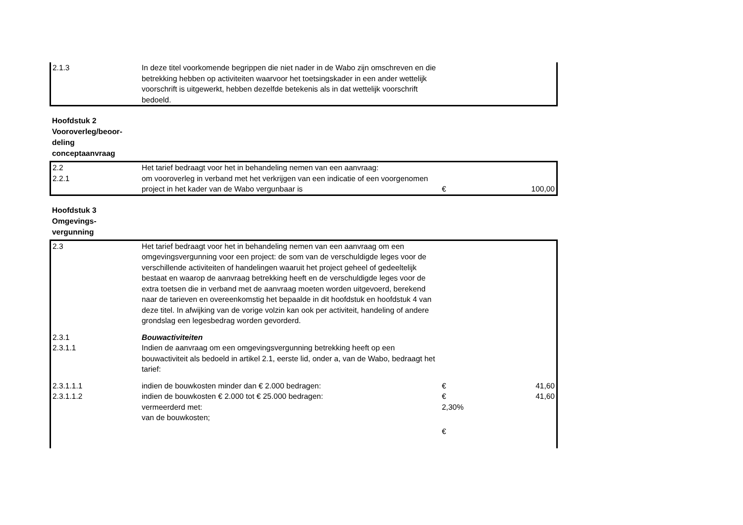| 2.1.3 | In deze titel voorkomende begrippen die niet nader in de Wabo zijn omschreven en die betrekking hebben op activiteiten waarvoor het toetsingskader in een ander wettelijk voorschrift is uitgewerkt, hebben dezelfde betekenis als in dat wettelijk voorschrift bedoeld. | | |
Hoofdstuk 2
Vooroverleg/beoor-
deling
conceptaanvraag
| 2.2 | Het tarief bedraagt voor het in behandeling nemen van een aanvraag: | | |
| 2.2.1 | om vooroverleg in verband met het verkrijgen van een indicatie of een voorgenomen project in het kader van de Wabo vergunbaar is | € | 100,00 |
Hoofdstuk 3
Omgevings-
vergunning
| 2.3 | Het tarief bedraagt voor het in behandeling nemen van een aanvraag om een omgevingsvergunning voor een project: de som van de verschuldigde leges voor de verschillende activiteiten of handelingen waaruit het project geheel of gedeeltelijk bestaat en waarop de aanvraag betrekking heeft en de verschuldigde leges voor de extra toetsen die in verband met de aanvraag moeten worden uitgevoerd, berekend naar de tarieven en overeenkomstig het bepaalde in dit hoofdstuk en hoofdstuk 4 van deze titel. In afwijking van de vorige volzin kan ook per activiteit, handeling of andere grondslag een legesbedrag worden gevorderd. | | |
| 2.3.1 | Bouwactiviteiten | | |
| 2.3.1.1 | Indien de aanvraag om een omgevingsvergunning betrekking heeft op een bouwactiviteit als bedoeld in artikel 2.1, eerste lid, onder a, van de Wabo, bedraagt het tarief: | | |
| 2.3.1.1.1 | indien de bouwkosten minder dan € 2.000 bedragen: | € | 41,60 |
| 2.3.1.1.2 | indien de bouwkosten € 2.000 tot € 25.000 bedragen: | € | 41,60 |
| | vermeerderd met: | 2,30% | |
| | van de bouwkosten; | | |
| | | € | |